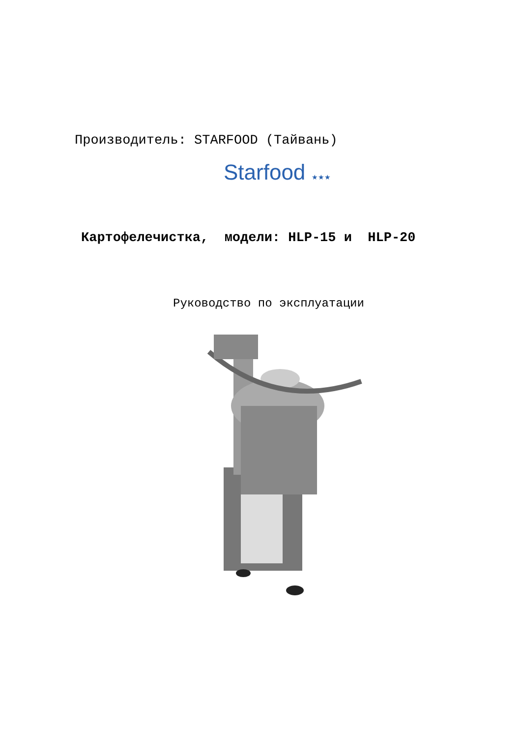Производитель: STARFOOD (Тайвань)
Starfood ★★★
Картофелечистка, модели: HLP-15 и HLP-20
Руководство по эксплуатации